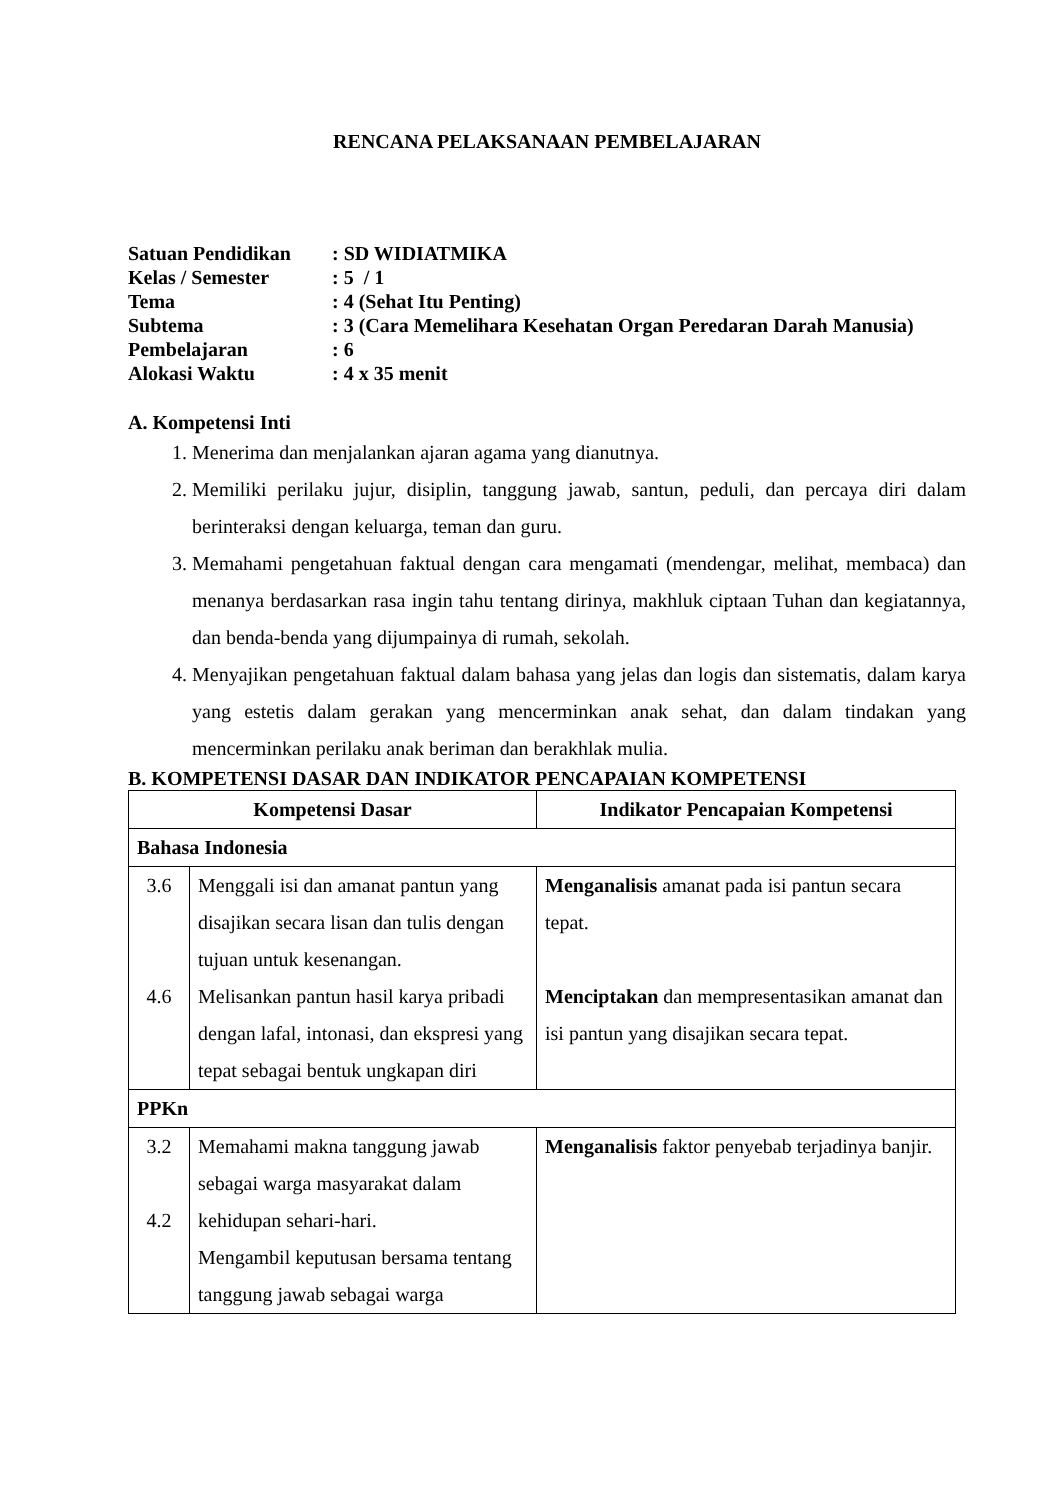RENCANA PELAKSANAAN PEMBELAJARAN
| Satuan Pendidikan | : SD WIDIATMIKA |
| Kelas / Semester | : 5 / 1 |
| Tema | : 4 (Sehat Itu Penting) |
| Subtema | : 3 (Cara Memelihara Kesehatan Organ Peredaran Darah Manusia) |
| Pembelajaran | : 6 |
| Alokasi Waktu | : 4 x 35 menit |
A. Kompetensi Inti
1. Menerima dan menjalankan ajaran agama yang dianutnya.
2. Memiliki perilaku jujur, disiplin, tanggung jawab, santun, peduli, dan percaya diri dalam berinteraksi dengan keluarga, teman dan guru.
3. Memahami pengetahuan faktual dengan cara mengamati (mendengar, melihat, membaca) dan menanya berdasarkan rasa ingin tahu tentang dirinya, makhluk ciptaan Tuhan dan kegiatannya, dan benda-benda yang dijumpainya di rumah, sekolah.
4. Menyajikan pengetahuan faktual dalam bahasa yang jelas dan logis dan sistematis, dalam karya yang estetis dalam gerakan yang mencerminkan anak sehat, dan dalam tindakan yang mencerminkan perilaku anak beriman dan berakhlak mulia.
B. KOMPETENSI DASAR DAN INDIKATOR PENCAPAIAN KOMPETENSI
| Kompetensi Dasar | | Indikator Pencapaian Kompetensi |
| --- | --- | --- |
| Bahasa Indonesia | | |
| 3.6 4.6 | Menggali isi dan amanat pantun yang disajikan secara lisan dan tulis dengan tujuan untuk kesenangan. Melisankan pantun hasil karya pribadi dengan lafal, intonasi, dan ekspresi yang tepat sebagai bentuk ungkapan diri | Menganalisis amanat pada isi pantun secara tepat. Menciptakan dan mempresentasikan amanat dan isi pantun yang disajikan secara tepat. |
| PPKn | | |
| 3.2 4.2 | Memahami makna tanggung jawab sebagai warga masyarakat dalam kehidupan sehari-hari. Mengambil keputusan bersama tentang tanggung jawab sebagai warga | Menganalisis faktor penyebab terjadinya banjir. |